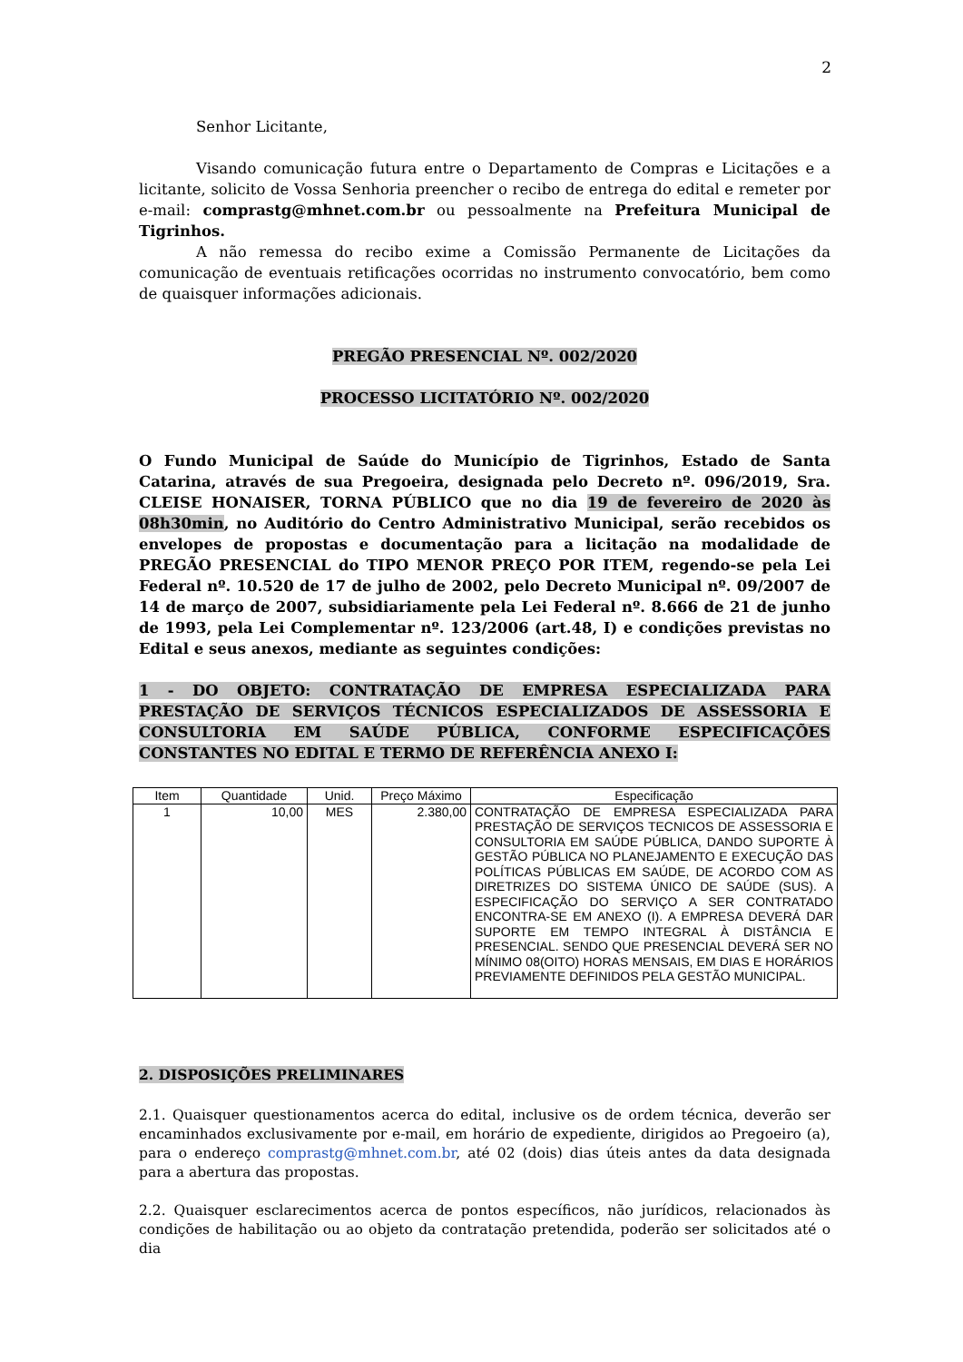2
Senhor Licitante,
Visando comunicação futura entre o Departamento de Compras e Licitações e a licitante, solicito de Vossa Senhoria preencher o recibo de entrega do edital e remeter por e-mail: comprastg@mhnet.com.br ou pessoalmente na Prefeitura Municipal de Tigrinhos.
A não remessa do recibo exime a Comissão Permanente de Licitações da comunicação de eventuais retificações ocorridas no instrumento convocatório, bem como de quaisquer informações adicionais.
PREGÃO PRESENCIAL Nº. 002/2020
PROCESSO LICITATÓRIO Nº. 002/2020
O Fundo Municipal de Saúde do Município de Tigrinhos, Estado de Santa Catarina, através de sua Pregoeira, designada pelo Decreto nº. 096/2019, Sra. CLEISE HONAISER, TORNA PÚBLICO que no dia 19 de fevereiro de 2020 às 08h30min, no Auditório do Centro Administrativo Municipal, serão recebidos os envelopes de propostas e documentação para a licitação na modalidade de PREGÃO PRESENCIAL do TIPO MENOR PREÇO POR ITEM, regendo-se pela Lei Federal nº. 10.520 de 17 de julho de 2002, pelo Decreto Municipal nº. 09/2007 de 14 de março de 2007, subsidiariamente pela Lei Federal nº. 8.666 de 21 de junho de 1993, pela Lei Complementar nº. 123/2006 (art.48, I) e condições previstas no Edital e seus anexos, mediante as seguintes condições:
1 - DO OBJETO: CONTRATAÇÃO DE EMPRESA ESPECIALIZADA PARA PRESTAÇÃO DE SERVIÇOS TÉCNICOS ESPECIALIZADOS DE ASSESSORIA E CONSULTORIA EM SAÚDE PÚBLICA, CONFORME ESPECIFICAÇÕES CONSTANTES NO EDITAL E TERMO DE REFERÊNCIA ANEXO I:
| Item | Quantidade | Unid. | Preço Máximo | Especificação |
| --- | --- | --- | --- | --- |
| 1 | 10,00 | MES | 2.380,00 | CONTRATAÇÃO DE EMPRESA ESPECIALIZADA PARA PRESTAÇÃO DE SERVIÇOS TECNICOS DE ASSESSORIA E CONSULTORIA EM SAÚDE PÚBLICA, DANDO SUPORTE À GESTÃO PÚBLICA NO PLANEJAMENTO E EXECUÇÃO DAS POLÍTICAS PÚBLICAS EM SAÚDE, DE ACORDO COM AS DIRETRIZES DO SISTEMA ÚNICO DE SAÚDE (SUS). A ESPECIFICAÇÃO DO SERVIÇO A SER CONTRATADO ENCONTRA-SE EM ANEXO (I). A EMPRESA DEVERÁ DAR SUPORTE EM TEMPO INTEGRAL À DISTÂNCIA E PRESENCIAL. SENDO QUE PRESENCIAL DEVERÁ SER NO MÍNIMO 08(OITO) HORAS MENSAIS, EM DIAS E HORÁRIOS PREVIAMENTE DEFINIDOS PELA GESTÃO MUNICIPAL. |
2. DISPOSIÇÕES PRELIMINARES
2.1. Quaisquer questionamentos acerca do edital, inclusive os de ordem técnica, deverão ser encaminhados exclusivamente por e-mail, em horário de expediente, dirigidos ao Pregoeiro (a), para o endereço comprastg@mhnet.com.br, até 02 (dois) dias úteis antes da data designada para a abertura das propostas.
2.2. Quaisquer esclarecimentos acerca de pontos específicos, não jurídicos, relacionados às condições de habilitação ou ao objeto da contratação pretendida, poderão ser solicitados até o dia